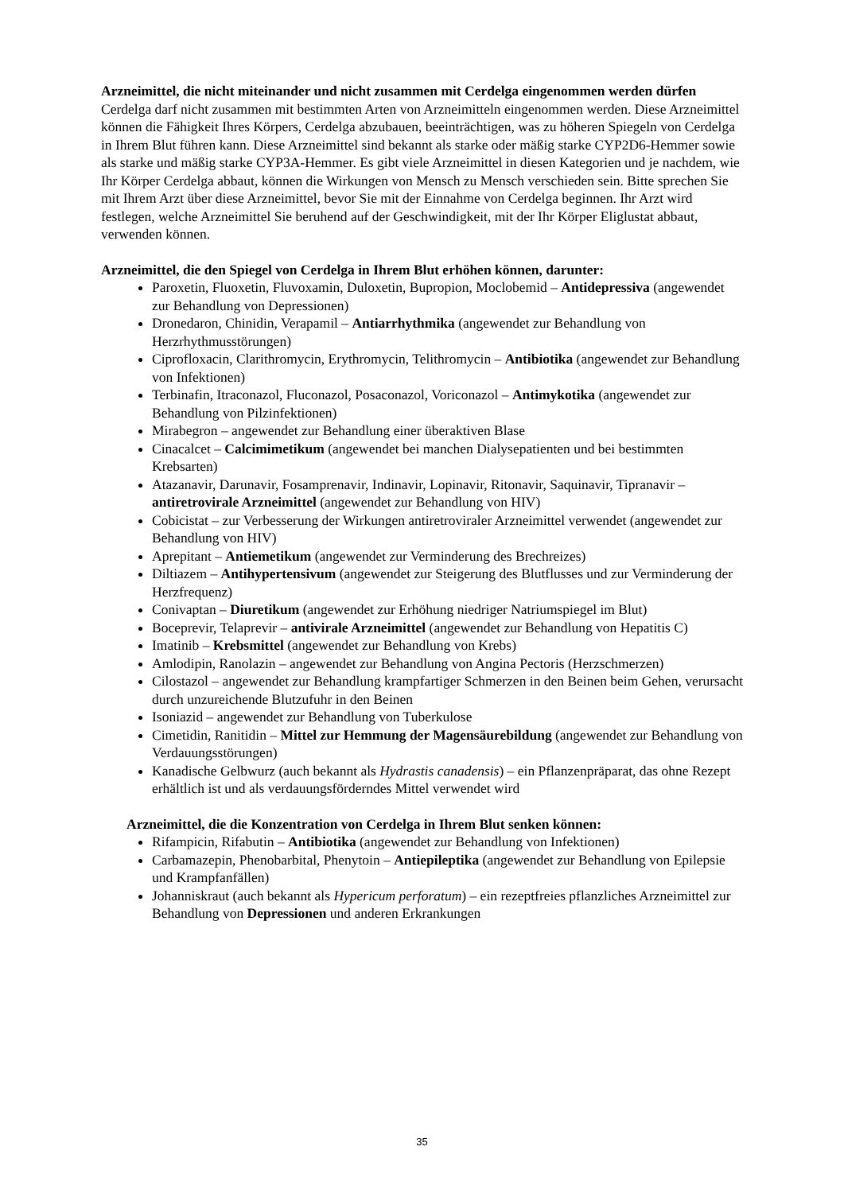Arzneimittel, die nicht miteinander und nicht zusammen mit Cerdelga eingenommen werden dürfen
Cerdelga darf nicht zusammen mit bestimmten Arten von Arzneimitteln eingenommen werden. Diese Arzneimittel können die Fähigkeit Ihres Körpers, Cerdelga abzubauen, beeinträchtigen, was zu höheren Spiegeln von Cerdelga in Ihrem Blut führen kann. Diese Arzneimittel sind bekannt als starke oder mäßig starke CYP2D6-Hemmer sowie als starke und mäßig starke CYP3A-Hemmer. Es gibt viele Arzneimittel in diesen Kategorien und je nachdem, wie Ihr Körper Cerdelga abbaut, können die Wirkungen von Mensch zu Mensch verschieden sein. Bitte sprechen Sie mit Ihrem Arzt über diese Arzneimittel, bevor Sie mit der Einnahme von Cerdelga beginnen. Ihr Arzt wird festlegen, welche Arzneimittel Sie beruhend auf der Geschwindigkeit, mit der Ihr Körper Eliglustat abbaut, verwenden können.
Arzneimittel, die den Spiegel von Cerdelga in Ihrem Blut erhöhen können, darunter:
Paroxetin, Fluoxetin, Fluvoxamin, Duloxetin, Bupropion, Moclobemid – Antidepressiva (angewendet zur Behandlung von Depressionen)
Dronedaron, Chinidin, Verapamil – Antiarrhythmika (angewendet zur Behandlung von Herzrhythmusstörungen)
Ciprofloxacin, Clarithromycin, Erythromycin, Telithromycin – Antibiotika (angewendet zur Behandlung von Infektionen)
Terbinafin, Itraconazol, Fluconazol, Posaconazol, Voriconazol – Antimykotika (angewendet zur Behandlung von Pilzinfektionen)
Mirabegron – angewendet zur Behandlung einer überaktiven Blase
Cinacalcet – Calcimimetikum (angewendet bei manchen Dialysepatienten und bei bestimmten Krebsarten)
Atazanavir, Darunavir, Fosamprenavir, Indinavir, Lopinavir, Ritonavir, Saquinavir, Tipranavir – antiretrovirale Arzneimittel (angewendet zur Behandlung von HIV)
Cobicistat – zur Verbesserung der Wirkungen antiretroviraler Arzneimittel verwendet (angewendet zur Behandlung von HIV)
Aprepitant – Antiemetikum (angewendet zur Verminderung des Brechreizes)
Diltiazem – Antihypertensivum (angewendet zur Steigerung des Blutflusses und zur Verminderung der Herzfrequenz)
Conivaptan – Diuretikum (angewendet zur Erhöhung niedriger Natriumspiegel im Blut)
Boceprevir, Telaprevir – antivirale Arzneimittel (angewendet zur Behandlung von Hepatitis C)
Imatinib – Krebsmittel (angewendet zur Behandlung von Krebs)
Amlodipin, Ranolazin – angewendet zur Behandlung von Angina Pectoris (Herzschmerzen)
Cilostazol – angewendet zur Behandlung krampfartiger Schmerzen in den Beinen beim Gehen, verursacht durch unzureichende Blutzufuhr in den Beinen
Isoniazid – angewendet zur Behandlung von Tuberkulose
Cimetidin, Ranitidin – Mittel zur Hemmung der Magensäurebildung (angewendet zur Behandlung von Verdauungsstörungen)
Kanadische Gelbwurz (auch bekannt als Hydrastis canadensis) – ein Pflanzenpräparat, das ohne Rezept erhältlich ist und als verdauungsförderndes Mittel verwendet wird
Arzneimittel, die die Konzentration von Cerdelga in Ihrem Blut senken können:
Rifampicin, Rifabutin – Antibiotika (angewendet zur Behandlung von Infektionen)
Carbamazepin, Phenobarbital, Phenytoin – Antiepileptika (angewendet zur Behandlung von Epilepsie und Krampfanfällen)
Johanniskraut (auch bekannt als Hypericum perforatum) – ein rezeptfreies pflanzliches Arzneimittel zur Behandlung von Depressionen und anderen Erkrankungen
35